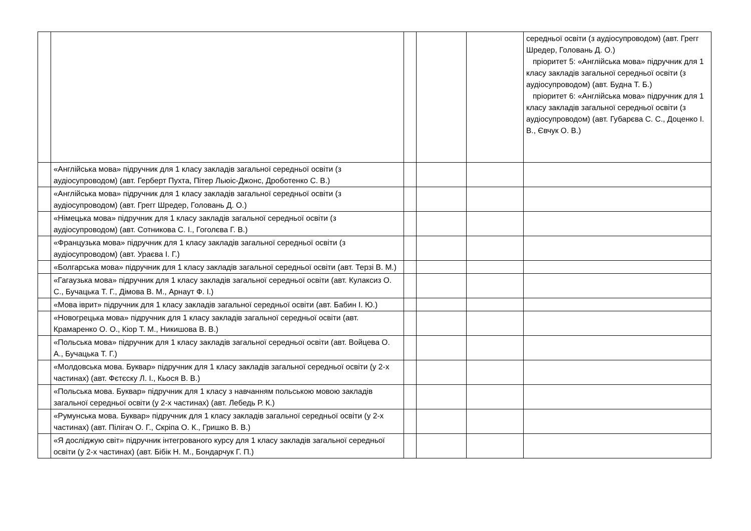| | | | | | середньої освіти (з аудіосупроводом) (авт. Грегг Шредер, Головань Д. О.) пріоритет 5: «Англійська мова» підручник для 1 класу закладів загальної середньої освіти (з аудіосупроводом) (авт. Будна Т. Б.) пріоритет 6: «Англійська мова» підручник для 1 класу закладів загальної середньої освіти (з аудіосупроводом) (авт. Губарєва С. С., Доценко І. В., Євчук О. В.) |
| | «Англійська мова» підручник для 1 класу закладів загальної середньої освіти (з аудіосупроводом) (авт. Герберт Пухта, Пітер Льюіс-Джонс, Дроботенко С. В.) | | | | |
| | «Англійська мова» підручник для 1 класу закладів загальної середньої освіти (з аудіосупроводом) (авт. Грегг Шредер, Головань Д. О.) | | | | |
| | «Німецька мова» підручник для 1 класу закладів загальної середньої освіти (з аудіосупроводом) (авт. Сотникова С. І., Гоголєва Г. В.) | | | | |
| | «Французька мова» підручник для 1 класу закладів загальної середньої освіти (з аудіосупроводом) (авт. Ураєва І. Г.) | | | | |
| | «Болгарська мова» підручник для 1 класу закладів загальної середньої освіти (авт. Терзі В. М.) | | | | |
| | «Гагаузька мова» підручник для 1 класу закладів загальної середньої освіти (авт. Кулаксиз О. С., Бучацька Т. Г., Дімова В. М., Арнаут Ф. І.) | | | | |
| | «Мова іврит» підручник для 1 класу закладів загальної середньої освіти (авт. Бабин І. Ю.) | | | | |
| | «Новогрецька мова» підручник для 1 класу закладів загальної середньої освіти (авт. Крамаренко О. О., Кіор Т. М., Никишова В. В.) | | | | |
| | «Польська мова» підручник для 1 класу закладів загальної середньої освіти (авт. Войцева О. А., Бучацька Т. Г.) | | | | |
| | «Молдовська мова. Буквар» підручник для 1 класу закладів загальної середньої освіти (у 2-х частинах) (авт. Фєтєску Л. І., Кьося В. В.) | | | | |
| | «Польська мова. Буквар» підручник для 1 класу з навчанням польською мовою закладів загальної середньої освіти (у 2-х частинах) (авт. Лебедь Р. К.) | | | | |
| | «Румунська мова. Буквар» підручник для 1 класу закладів загальної середньої освіти (у 2-х частинах) (авт. Пілігач О. Г., Скріпа О. К., Гришко В. В.) | | | | |
| | «Я досліджую світ» підручник інтегрованого курсу для 1 класу закладів загальної середньої освіти (у 2-х частинах) (авт. Бібік Н. М., Бондарчук Г. П.) | | | | |